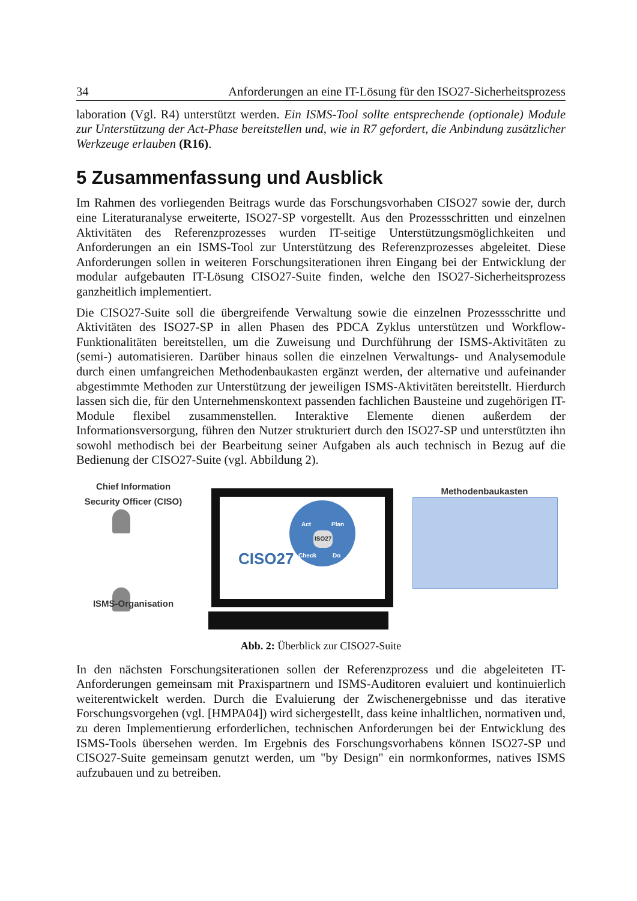34 Anforderungen an eine IT-Lösung für den ISO27-Sicherheitsprozess
laboration (Vgl. R4) unterstützt werden. Ein ISMS-Tool sollte entsprechende (optionale) Module zur Unterstützung der Act-Phase bereitstellen und, wie in R7 gefordert, die Anbindung zusätzlicher Werkzeuge erlauben (R16).
5 Zusammenfassung und Ausblick
Im Rahmen des vorliegenden Beitrags wurde das Forschungsvorhaben CISO27 sowie der, durch eine Literaturanalyse erweiterte, ISO27-SP vorgestellt. Aus den Prozessschritten und einzelnen Aktivitäten des Referenzprozesses wurden IT-seitige Unterstützungsmöglichkeiten und Anforderungen an ein ISMS-Tool zur Unterstützung des Referenzprozesses abgeleitet. Diese Anforderungen sollen in weiteren Forschungsiterationen ihren Eingang bei der Entwicklung der modular aufgebauten IT-Lösung CISO27-Suite finden, welche den ISO27-Sicherheitsprozess ganzheitlich implementiert.
Die CISO27-Suite soll die übergreifende Verwaltung sowie die einzelnen Prozessschritte und Aktivitäten des ISO27-SP in allen Phasen des PDCA Zyklus unterstützen und Workflow-Funktionalitäten bereitstellen, um die Zuweisung und Durchführung der ISMS-Aktivitäten zu (semi-) automatisieren. Darüber hinaus sollen die einzelnen Verwaltungs- und Analysemodule durch einen umfangreichen Methodenbaukasten ergänzt werden, der alternative und aufeinander abgestimmte Methoden zur Unterstützung der jeweiligen ISMS-Aktivitäten bereitstellt. Hierdurch lassen sich die, für den Unternehmenskontext passenden fachlichen Bausteine und zugehörigen IT-Module flexibel zusammenstellen. Interaktive Elemente dienen außerdem der Informationsversorgung, führen den Nutzer strukturiert durch den ISO27-SP und unterstützten ihn sowohl methodisch bei der Bearbeitung seiner Aufgaben als auch technisch in Bezug auf die Bedienung der CISO27-Suite (vgl. Abbildung 2).
Chief Information
Security Officer (CISO)
CISO27
Act Plan
ISO27
Check Do
Methodenbaukasten
ISMS-Organisation
Abb. 2: Überblick zur CISO27-Suite
In den nächsten Forschungsiterationen sollen der Referenzprozess und die abgeleiteten IT-Anforderungen gemeinsam mit Praxispartnern und ISMS-Auditoren evaluiert und kontinuierlich weiterentwickelt werden. Durch die Evaluierung der Zwischenergebnisse und das iterative Forschungsvorgehen (vgl. [HMPA04]) wird sichergestellt, dass keine inhaltlichen, normativen und, zu deren Implementierung erforderlichen, technischen Anforderungen bei der Entwicklung des ISMS-Tools übersehen werden. Im Ergebnis des Forschungsvorhabens können ISO27-SP und CISO27-Suite gemeinsam genutzt werden, um "by Design" ein normkonformes, natives ISMS aufzubauen und zu betreiben.